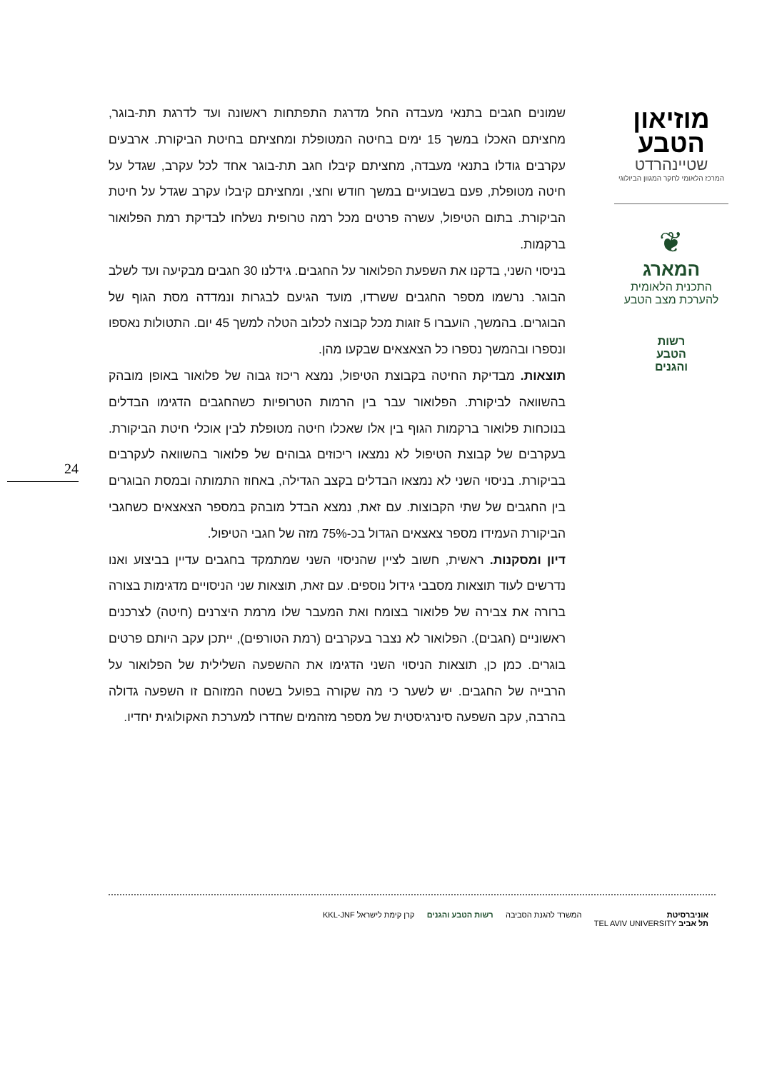מוזיאון
הטבע
שטיינהרדט
המרכז הלאומי לחקר המגוון הביולוגי
❦
המארג
התכנית הלאומית
להערכת מצב הטבע
רשות
הטבע
והגנים
שמונים חגבים בתנאי מעבדה החל מדרגת התפתחות ראשונה ועד לדרגת תת-בוגר, מחציתם האכלו במשך 15 ימים בחיטה המטופלת ומחציתם בחיטת הביקורת. ארבעים עקרבים גודלו בתנאי מעבדה, מחציתם קיבלו חגב תת-בוגר אחד לכל עקרב, שגדל על חיטה מטופלת, פעם בשבועיים במשך חודש וחצי, ומחציתם קיבלו עקרב שגדל על חיטת הביקורת. בתום הטיפול, עשרה פרטים מכל רמה טרופית נשלחו לבדיקת רמת הפלואור ברקמות.
בניסוי השני, בדקנו את השפעת הפלואור על החגבים. גידלנו 30 חגבים מבקיעה ועד לשלב הבוגר. נרשמו מספר החגבים ששרדו, מועד הגיעם לבגרות ונמדדה מסת הגוף של הבוגרים. בהמשך, הועברו 5 זוגות מכל קבוצה לכלוב הטלה למשך 45 יום. התטולות נאספו ונספרו ובהמשך נספרו כל הצאצאים שבקעו מהן.
תוצאות. מבדיקת החיטה בקבוצת הטיפול, נמצא ריכוז גבוה של פלואור באופן מובהק בהשוואה לביקורת. הפלואור עבר בין הרמות הטרופיות כשהחגבים הדגימו הבדלים בנוכחות פלואור ברקמות הגוף בין אלו שאכלו חיטה מטופלת לבין אוכלי חיטת הביקורת. בעקרבים של קבוצת הטיפול לא נמצאו ריכוזים גבוהים של פלואור בהשוואה לעקרבים בביקורת. בניסוי השני לא נמצאו הבדלים בקצב הגדילה, באחוז התמותה ובמסת הבוגרים בין החגבים של שתי הקבוצות. עם זאת, נמצא הבדל מובהק במספר הצאצאים כשחגבי הביקורת העמידו מספר צאצאים הגדול בכ-75% מזה של חגבי הטיפול.
דיון ומסקנות. ראשית, חשוב לציין שהניסוי השני שמתמקד בחגבים עדיין בביצוע ואנו נדרשים לעוד תוצאות מסבבי גידול נוספים. עם זאת, תוצאות שני הניסויים מדגימות בצורה ברורה את צבירה של פלואור בצומח ואת המעבר שלו מרמת היצרנים (חיטה) לצרכנים ראשוניים (חגבים). הפלואור לא נצבר בעקרבים (רמת הטורפים), ייתכן עקב היותם פרטים בוגרים. כמן כן, תוצאות הניסוי השני הדגימו את ההשפעה השלילית של הפלואור על הרבייה של החגבים. יש לשער כי מה שקורה בפועל בשטח המזוהם זו השפעה גדולה בהרבה, עקב השפעה סינרגיסטית של מספר מזהמים שחדרו למערכת האקולוגית יחדיו.
24
אוניברסיטת
תל אביב TEL AVIV UNIVERSITY
המשרד להגנת הסביבה רשות הטבע והגנים קרן קימת לישראל KKL-JNF